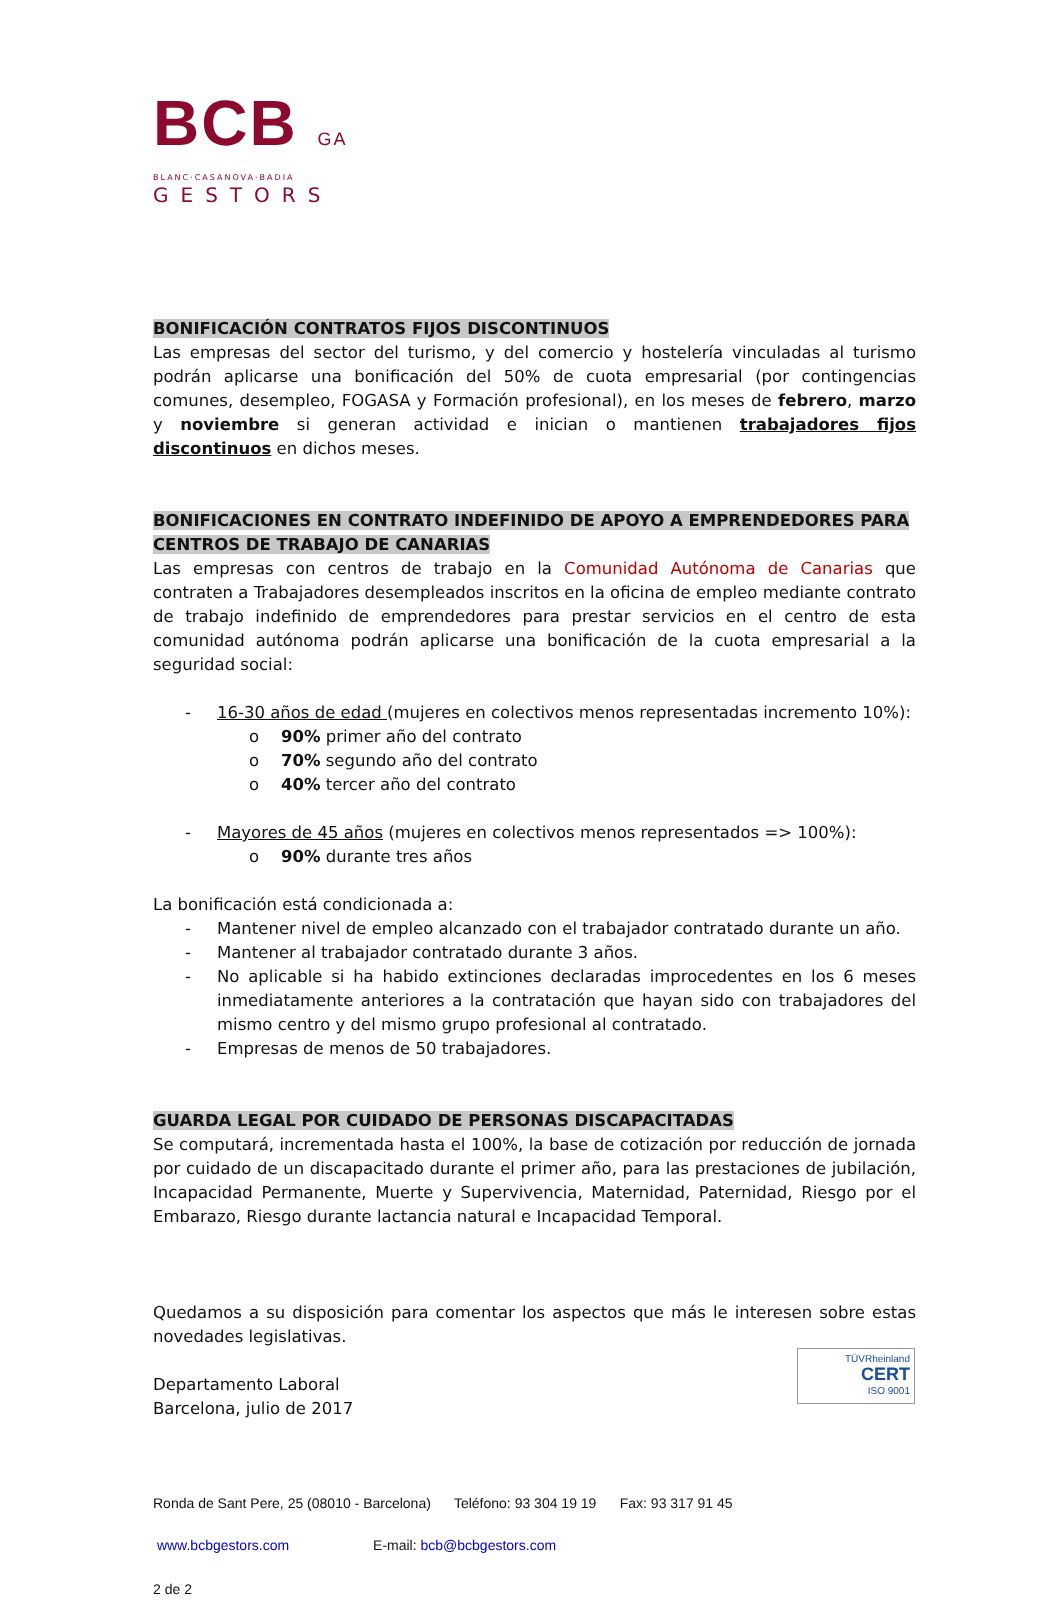BCB GA
BLANC·CASANOVA·BADIA
GESTORS
BONIFICACIÓN CONTRATOS FIJOS DISCONTINUOS
Las empresas del sector del turismo, y del comercio y hostelería vinculadas al turismo podrán aplicarse una bonificación del 50% de cuota empresarial (por contingencias comunes, desempleo, FOGASA y Formación profesional), en los meses de febrero, marzo y noviembre si generan actividad e inician o mantienen trabajadores fijos discontinuos en dichos meses.
BONIFICACIONES EN CONTRATO INDEFINIDO DE APOYO A EMPRENDEDORES PARA CENTROS DE TRABAJO DE CANARIAS
Las empresas con centros de trabajo en la Comunidad Autónoma de Canarias que contraten a Trabajadores desempleados inscritos en la oficina de empleo mediante contrato de trabajo indefinido de emprendedores para prestar servicios en el centro de esta comunidad autónoma podrán aplicarse una bonificación de la cuota empresarial a la seguridad social:
- 16-30 años de edad (mujeres en colectivos menos representadas incremento 10%):
o 90% primer año del contrato
o 70% segundo año del contrato
o 40% tercer año del contrato
- Mayores de 45 años (mujeres en colectivos menos representados => 100%):
o 90% durante tres años
La bonificación está condicionada a:
- Mantener nivel de empleo alcanzado con el trabajador contratado durante un año.
- Mantener al trabajador contratado durante 3 años.
- No aplicable si ha habido extinciones declaradas improcedentes en los 6 meses inmediatamente anteriores a la contratación que hayan sido con trabajadores del mismo centro y del mismo grupo profesional al contratado.
- Empresas de menos de 50 trabajadores.
GUARDA LEGAL POR CUIDADO DE PERSONAS DISCAPACITADAS
Se computará, incrementada hasta el 100%, la base de cotización por reducción de jornada por cuidado de un discapacitado durante el primer año, para las prestaciones de jubilación, Incapacidad Permanente, Muerte y Supervivencia, Maternidad, Paternidad, Riesgo por el Embarazo, Riesgo durante lactancia natural e Incapacidad Temporal.
Quedamos a su disposición para comentar los aspectos que más le interesen sobre estas novedades legislativas.
Departamento Laboral
Barcelona, julio de 2017
Ronda de Sant Pere, 25 (08010 - Barcelona) Teléfono: 93 304 19 19 Fax: 93 317 91 45
www.bcbgestors.com E-mail: bcb@bcbgestors.com
2 de 2
TÜVRheinland
CERT
ISO 9001